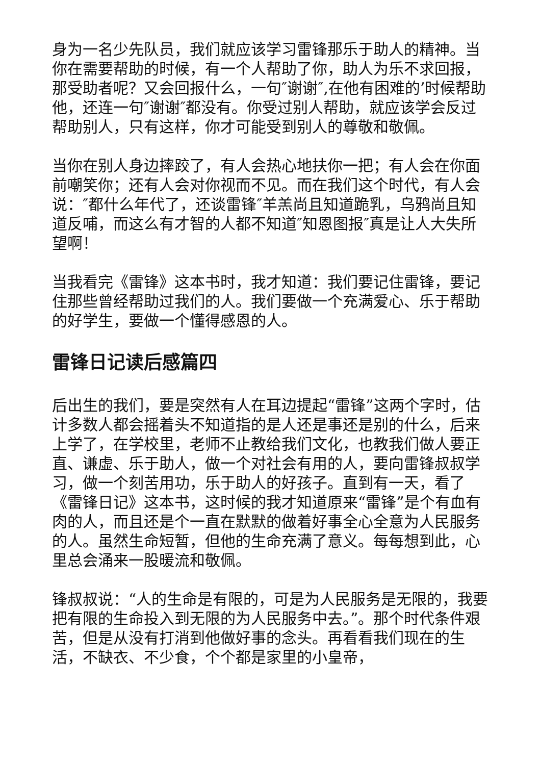身为一名少先队员，我们就应该学习雷锋那乐于助人的精神。当你在需要帮助的时候，有一个人帮助了你，助人为乐不求回报，那受助者呢？又会回报什么，一句″谢谢″,在他有困难的’时候帮助他，还连一句″谢谢″都没有。你受过别人帮助，就应该学会反过帮助别人，只有这样，你才可能受到别人的尊敬和敬佩。
当你在别人身边摔跤了，有人会热心地扶你一把；有人会在你面前嘲笑你；还有人会对你视而不见。而在我们这个时代，有人会说：″都什么年代了，还谈雷锋″羊羔尚且知道跪乳，乌鸦尚且知道反哺，而这么有才智的人都不知道″知恩图报″真是让人大失所望啊！
当我看完《雷锋》这本书时，我才知道：我们要记住雷锋，要记住那些曾经帮助过我们的人。我们要做一个充满爱心、乐于帮助的好学生，要做一个懂得感恩的人。
雷锋日记读后感篇四
后出生的我们，要是突然有人在耳边提起“雷锋”这两个字时，估计多数人都会摇着头不知道指的是人还是事还是别的什么，后来上学了，在学校里，老师不止教给我们文化，也教我们做人要正直、谦虚、乐于助人，做一个对社会有用的人，要向雷锋叔叔学习，做一个刻苦用功，乐于助人的好孩子。直到有一天，看了《雷锋日记》这本书，这时候的我才知道原来“雷锋”是个有血有肉的人，而且还是个一直在默默的做着好事全心全意为人民服务的人。虽然生命短暂，但他的生命充满了意义。每每想到此，心里总会涌来一股暖流和敬佩。
锋叔叔说：“人的生命是有限的，可是为人民服务是无限的，我要把有限的生命投入到无限的为人民服务中去。”。那个时代条件艰苦，但是从没有打消到他做好事的念头。再看看我们现在的生活，不缺衣、不少食，个个都是家里的小皇帝，